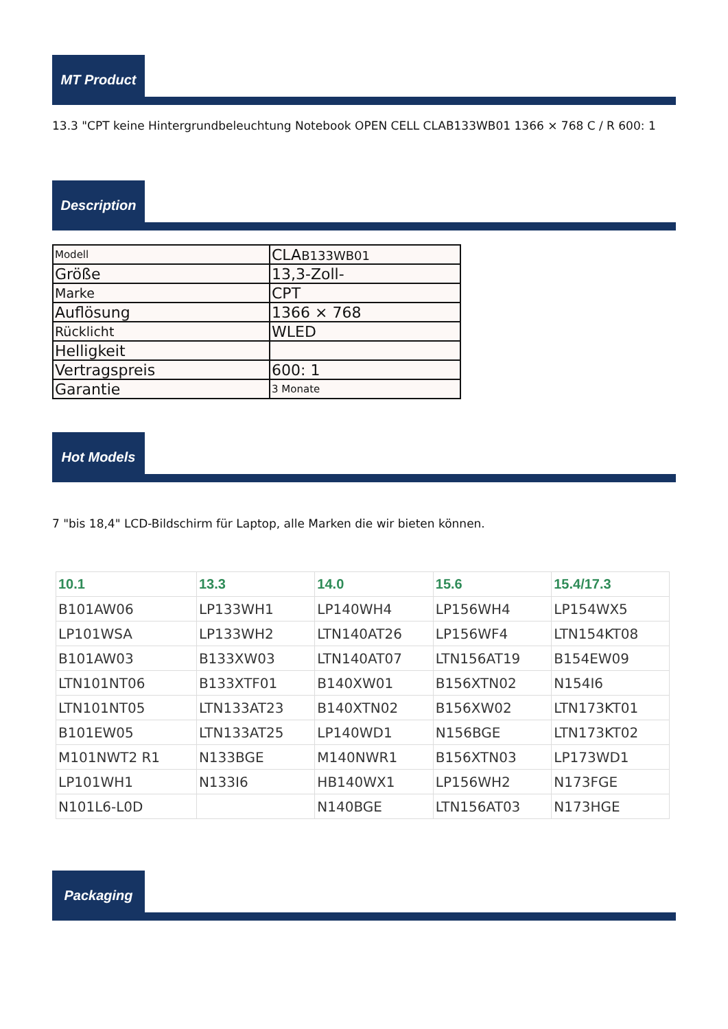MT Product
13.3 "CPT keine Hintergrundbeleuchtung Notebook OPEN CELL CLAB133WB01 1366 × 768 C / R 600: 1
Description
| Modell | CLA B133WB01 |
| Größe | 13,3-Zoll- |
| Marke | CPT |
| Auflösung | 1366 × 768 |
| Rücklicht | WLED |
| Helligkeit | |
| Vertragspreis | 600: 1 |
| Garantie | 3 Monate |
Hot Models
7 "bis 18,4" LCD-Bildschirm für Laptop, alle Marken die wir bieten können.
| 10.1 | 13.3 | 14.0 | 15.6 | 15.4/17.3 |
| --- | --- | --- | --- | --- |
| B101AW06 | LP133WH1 | LP140WH4 | LP156WH4 | LP154WX5 |
| LP101WSA | LP133WH2 | LTN140AT26 | LP156WF4 | LTN154KT08 |
| B101AW03 | B133XW03 | LTN140AT07 | LTN156AT19 | B154EW09 |
| LTN101NT06 | B133XTF01 | B140XW01 | B156XTN02 | N154I6 |
| LTN101NT05 | LTN133AT23 | B140XTN02 | B156XW02 | LTN173KT01 |
| B101EW05 | LTN133AT25 | LP140WD1 | N156BGE | LTN173KT02 |
| M101NWT2 R1 | N133BGE | M140NWR1 | B156XTN03 | LP173WD1 |
| LP101WH1 | N133I6 | HB140WX1 | LP156WH2 | N173FGE |
| N101L6-L0D | | N140BGE | LTN156AT03 | N173HGE |
Packaging